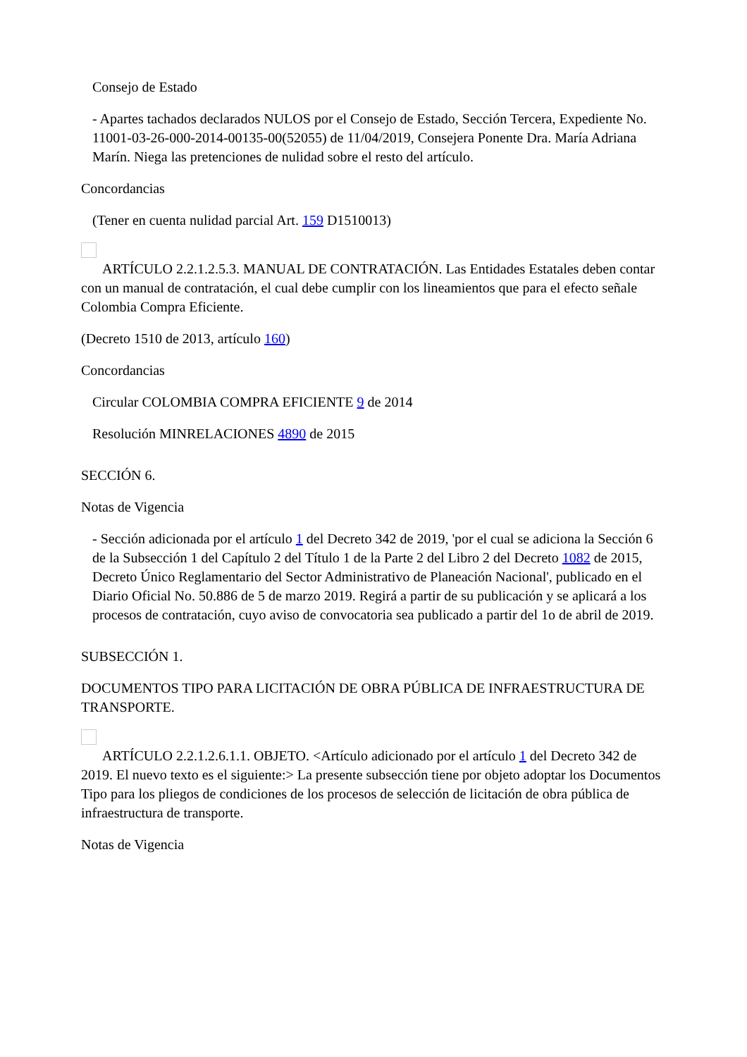Consejo de Estado
- Apartes tachados declarados NULOS por el Consejo de Estado, Sección Tercera, Expediente No. 11001-03-26-000-2014-00135-00(52055) de 11/04/2019, Consejera Ponente Dra. María Adriana Marín. Niega las pretenciones de nulidad sobre el resto del artículo.
Concordancias
(Tener en cuenta nulidad parcial Art. 159 D1510013)
ARTÍCULO 2.2.1.2.5.3. MANUAL DE CONTRATACIÓN. Las Entidades Estatales deben contar con un manual de contratación, el cual debe cumplir con los lineamientos que para el efecto señale Colombia Compra Eficiente.
(Decreto 1510 de 2013, artículo 160)
Concordancias
Circular COLOMBIA COMPRA EFICIENTE 9 de 2014
Resolución MINRELACIONES 4890 de 2015
SECCIÓN 6.
Notas de Vigencia
- Sección adicionada por el artículo 1 del Decreto 342 de 2019, 'por el cual se adiciona la Sección 6 de la Subsección 1 del Capítulo 2 del Título 1 de la Parte 2 del Libro 2 del Decreto 1082 de 2015, Decreto Único Reglamentario del Sector Administrativo de Planeación Nacional', publicado en el Diario Oficial No. 50.886 de 5 de marzo 2019. Regirá a partir de su publicación y se aplicará a los procesos de contratación, cuyo aviso de convocatoria sea publicado a partir del 1o de abril de 2019.
SUBSECCIÓN 1.
DOCUMENTOS TIPO PARA LICITACIÓN DE OBRA PÚBLICA DE INFRAESTRUCTURA DE TRANSPORTE.
ARTÍCULO 2.2.1.2.6.1.1. OBJETO. <Artículo adicionado por el artículo 1 del Decreto 342 de 2019. El nuevo texto es el siguiente:> La presente subsección tiene por objeto adoptar los Documentos Tipo para los pliegos de condiciones de los procesos de selección de licitación de obra pública de infraestructura de transporte.
Notas de Vigencia